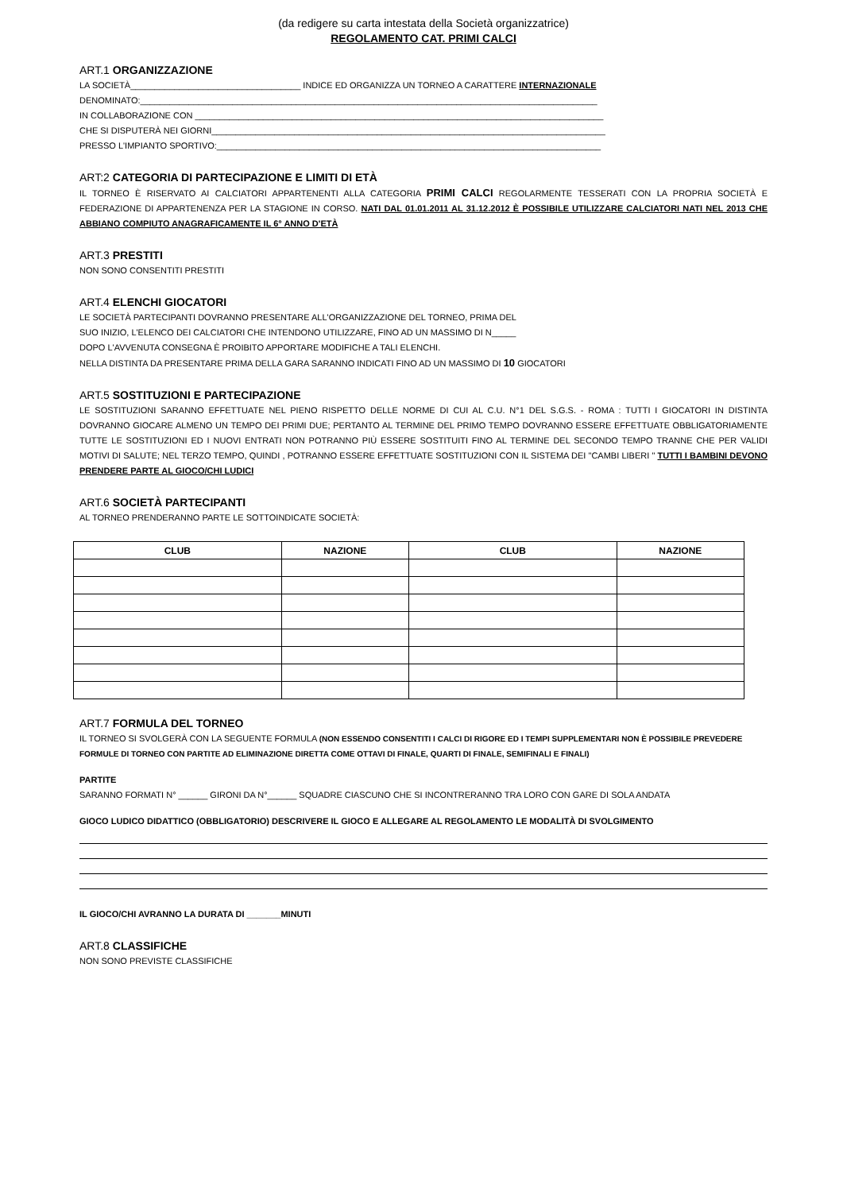(da redigere su carta intestata della Società organizzatrice)
REGOLAMENTO CAT. PRIMI CALCI
ART.1 ORGANIZZAZIONE
LA SOCIETÀ___________________________________ INDICE ED ORGANIZZA UN TORNEO A CARATTERE INTERNAZIONALE
DENOMINATO:______________________________________________________________________________________________
IN COLLABORAZIONE CON ____________________________________________________________________________________
CHE SI DISPUTERÀ NEI GIORNI_________________________________________________________________________________
PRESSO L'IMPIANTO SPORTIVO:_______________________________________________________________________________
ART:2 CATEGORIA DI PARTECIPAZIONE E LIMITI DI ETÀ
IL TORNEO È RISERVATO AI CALCIATORI APPARTENENTI ALLA CATEGORIA PRIMI CALCI REGOLARMENTE TESSERATI CON LA PROPRIA SOCIETÀ E FEDERAZIONE DI APPARTENENZA PER LA STAGIONE IN CORSO. NATI DAL 01.01.2011 AL 31.12.2012 È POSSIBILE UTILIZZARE CALCIATORI NATI NEL 2013 CHE ABBIANO COMPIUTO ANAGRAFICAMENTE IL 6° ANNO D'ETÀ
ART.3 PRESTITI
NON SONO CONSENTITI PRESTITI
ART.4 ELENCHI GIOCATORI
LE SOCIETÀ PARTECIPANTI DOVRANNO PRESENTARE ALL'ORGANIZZAZIONE DEL TORNEO, PRIMA DEL
SUO INIZIO, L'ELENCO DEI CALCIATORI CHE INTENDONO UTILIZZARE, FINO AD UN MASSIMO DI N_____
DOPO L'AVVENUTA CONSEGNA È PROIBITO APPORTARE MODIFICHE A TALI ELENCHI.
NELLA DISTINTA DA PRESENTARE PRIMA DELLA GARA SARANNO INDICATI FINO AD UN MASSIMO DI 10 GIOCATORI
ART.5 SOSTITUZIONI E PARTECIPAZIONE
LE SOSTITUZIONI SARANNO EFFETTUATE NEL PIENO RISPETTO DELLE NORME DI CUI AL C.U. N°1 DEL S.G.S. - ROMA : TUTTI I GIOCATORI IN DISTINTA DOVRANNO GIOCARE ALMENO UN TEMPO DEI PRIMI DUE; PERTANTO AL TERMINE DEL PRIMO TEMPO DOVRANNO ESSERE EFFETTUATE OBBLIGATORIAMENTE TUTTE LE SOSTITUZIONI ED I NUOVI ENTRATI NON POTRANNO PIÙ ESSERE SOSTITUITI FINO AL TERMINE DEL SECONDO TEMPO TRANNE CHE PER VALIDI MOTIVI DI SALUTE; NEL TERZO TEMPO, QUINDI , POTRANNO ESSERE EFFETTUATE SOSTITUZIONI CON IL SISTEMA DEI "CAMBI LIBERI " TUTTI I BAMBINI DEVONO PRENDERE PARTE AL GIOCO/CHI LUDICI
ART.6 SOCIETÀ PARTECIPANTI
AL TORNEO PRENDERANNO PARTE LE SOTTOINDICATE SOCIETÀ:
| CLUB | NAZIONE | CLUB | NAZIONE |
| --- | --- | --- | --- |
ART.7 FORMULA DEL TORNEO
IL TORNEO SI SVOLGERÀ CON LA SEGUENTE FORMULA (NON ESSENDO CONSENTITI I CALCI DI RIGORE ED I TEMPI SUPPLEMENTARI NON È POSSIBILE PREVEDERE FORMULE DI TORNEO CON PARTITE AD ELIMINAZIONE DIRETTA COME OTTAVI DI FINALE, QUARTI DI FINALE, SEMIFINALI E FINALI)
PARTITE
SARANNO FORMATI N° ______ GIRONI DA N°______ SQUADRE CIASCUNO CHE SI INCONTRERANNO TRA LORO CON GARE DI SOLA ANDATA
GIOCO LUDICO DIDATTICO (OBBLIGATORIO) DESCRIVERE IL GIOCO E ALLEGARE AL REGOLAMENTO LE MODALITÀ DI SVOLGIMENTO
IL GIOCO/CHI AVRANNO LA DURATA DI _______MINUTI
ART.8 CLASSIFICHE
NON SONO PREVISTE CLASSIFICHE